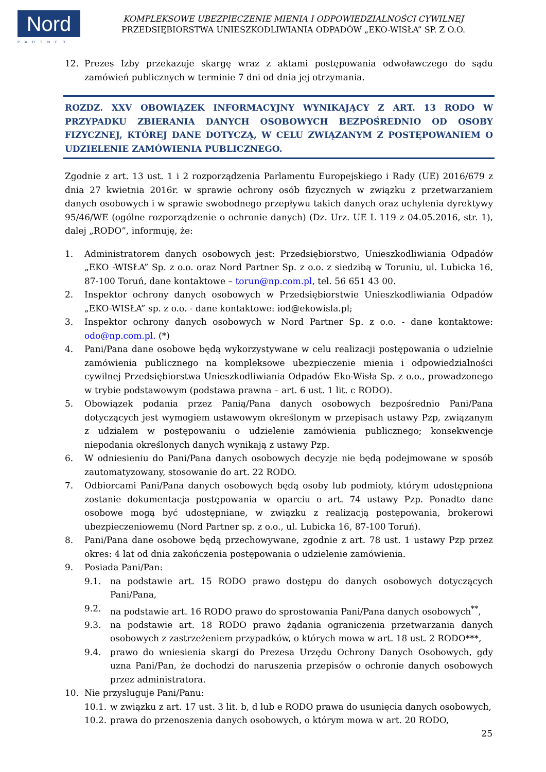Nord
PARTNER
KOMPLEKSOWE UBEZPIECZENIE MIENIA I ODPOWIEDZIALNOŚCI CYWILNEJ
PRZEDSIĘBIORSTWA UNIESZKODLIWIANIA ODPADÓW „EKO-WISŁA” SP. Z O.O.
12. Prezes Izby przekazuje skargę wraz z aktami postępowania odwoławczego do sądu zamówień publicznych w terminie 7 dni od dnia jej otrzymania.
ROZDZ. XXV OBOWIĄZEK INFORMACYJNY WYNIKAJĄCY Z ART. 13 RODO W PRZYPADKU ZBIERANIA DANYCH OSOBOWYCH BEZPOŚREDNIO OD OSOBY FIZYCZNEJ, KTÓREJ DANE DOTYCZĄ, W CELU ZWIĄZANYM Z POSTĘPOWANIEM O UDZIELENIE ZAMÓWIENIA PUBLICZNEGO.
Zgodnie z art. 13 ust. 1 i 2 rozporządzenia Parlamentu Europejskiego i Rady (UE) 2016/679 z dnia 27 kwietnia 2016r. w sprawie ochrony osób fizycznych w związku z przetwarzaniem danych osobowych i w sprawie swobodnego przepływu takich danych oraz uchylenia dyrektywy 95/46/WE (ogólne rozporządzenie o ochronie danych) (Dz. Urz. UE L 119 z 04.05.2016, str. 1), dalej „RODO”, informuję, że:
1. Administratorem danych osobowych jest: Przedsiębiorstwo, Unieszkodliwiania Odpadów „EKO -WISŁA” Sp. z o.o. oraz Nord Partner Sp. z o.o. z siedzibą w Toruniu, ul. Lubicka 16, 87-100 Toruń, dane kontaktowe – torun@np.com.pl, tel. 56 651 43 00.
2. Inspektor ochrony danych osobowych w Przedsiębiorstwie Unieszkodliwiania Odpadów „EKO-WISŁA” sp. z o.o. - dane kontaktowe: iod@ekowisla.pl;
3. Inspektor ochrony danych osobowych w Nord Partner Sp. z o.o. - dane kontaktowe: odo@np.com.pl. (*)
4. Pani/Pana dane osobowe będą wykorzystywane w celu realizacji postępowania o udzielnie zamówienia publicznego na kompleksowe ubezpieczenie mienia i odpowiedzialności cywilnej Przedsiębiorstwa Unieszkodliwiania Odpadów Eko-Wisła Sp. z o.o., prowadzonego w trybie podstawowym (podstawa prawna – art. 6 ust. 1 lit. c RODO).
5. Obowiązek podania przez Panią/Pana danych osobowych bezpośrednio Pani/Pana dotyczących jest wymogiem ustawowym określonym w przepisach ustawy Pzp, związanym z udziałem w postępowaniu o udzielenie zamówienia publicznego; konsekwencje niepodania określonych danych wynikają z ustawy Pzp.
6. W odniesieniu do Pani/Pana danych osobowych decyzje nie będą podejmowane w sposób zautomatyzowany, stosowanie do art. 22 RODO.
7. Odbiorcami Pani/Pana danych osobowych będą osoby lub podmioty, którym udostępniona zostanie dokumentacja postępowania w oparciu o art. 74 ustawy Pzp. Ponadto dane osobowe mogą być udostępniane, w związku z realizacją postępowania, brokerowi ubezpieczeniowemu (Nord Partner sp. z o.o., ul. Lubicka 16, 87-100 Toruń).
8. Pani/Pana dane osobowe będą przechowywane, zgodnie z art. 78 ust. 1 ustawy Pzp przez okres: 4 lat od dnia zakończenia postępowania o udzielenie zamówienia.
9. Posiada Pani/Pan:
9.1. na podstawie art. 15 RODO prawo dostępu do danych osobowych dotyczących Pani/Pana,
9.2. na podstawie art. 16 RODO prawo do sprostowania Pani/Pana danych osobowych<sup>**</sup>,
9.3. na podstawie art. 18 RODO prawo żądania ograniczenia przetwarzania danych osobowych z zastrzeżeniem przypadków, o których mowa w art. 18 ust. 2 RODO***,
9.4. prawo do wniesienia skargi do Prezesa Urzędu Ochrony Danych Osobowych, gdy uzna Pani/Pan, że dochodzi do naruszenia przepisów o ochronie danych osobowych przez administratora.
10. Nie przysługuje Pani/Panu:
10.1. w związku z art. 17 ust. 3 lit. b, d lub e RODO prawa do usunięcia danych osobowych,
10.2. prawa do przenoszenia danych osobowych, o którym mowa w art. 20 RODO,
25